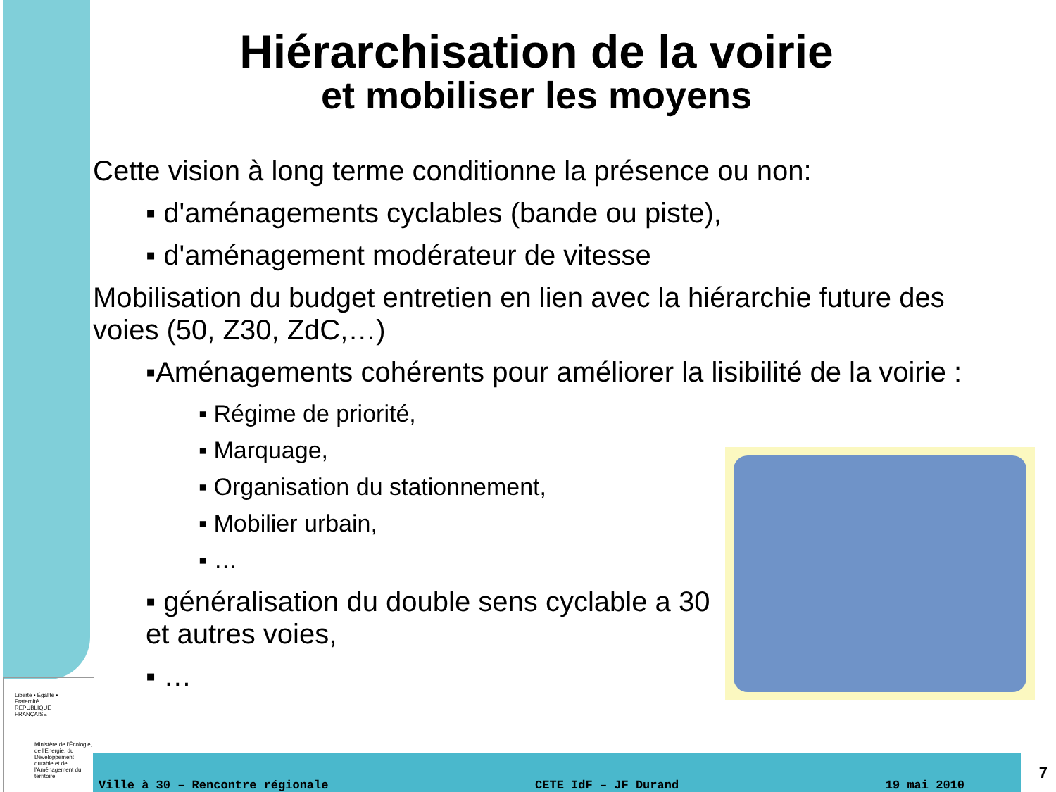Hiérarchisation de la voirie
et mobiliser les moyens
Cette vision à long terme conditionne la présence ou non:
▪ d'aménagements cyclables (bande ou piste),
▪ d'aménagement modérateur de vitesse
Mobilisation du budget entretien en lien avec la hiérarchie future des voies (50, Z30, ZdC,…)
▪Aménagements cohérents pour améliorer la lisibilité de la voirie :
▪ Régime de priorité,
▪ Marquage,
▪ Organisation du stationnement,
▪ Mobilier urbain,
▪ …
▪ généralisation du double sens cyclable a 30 et autres voies,
▪ …
Liberté • Égalité • Fraternité
RÉPUBLIQUE FRANÇAISE
Ministère de l'Écologie, de l'Énergie, du Développement durable et de l'Aménagement du territoire
Ville à 30 – Rencontre régionale CETE IdF – JF Durand 19 mai 2010
7